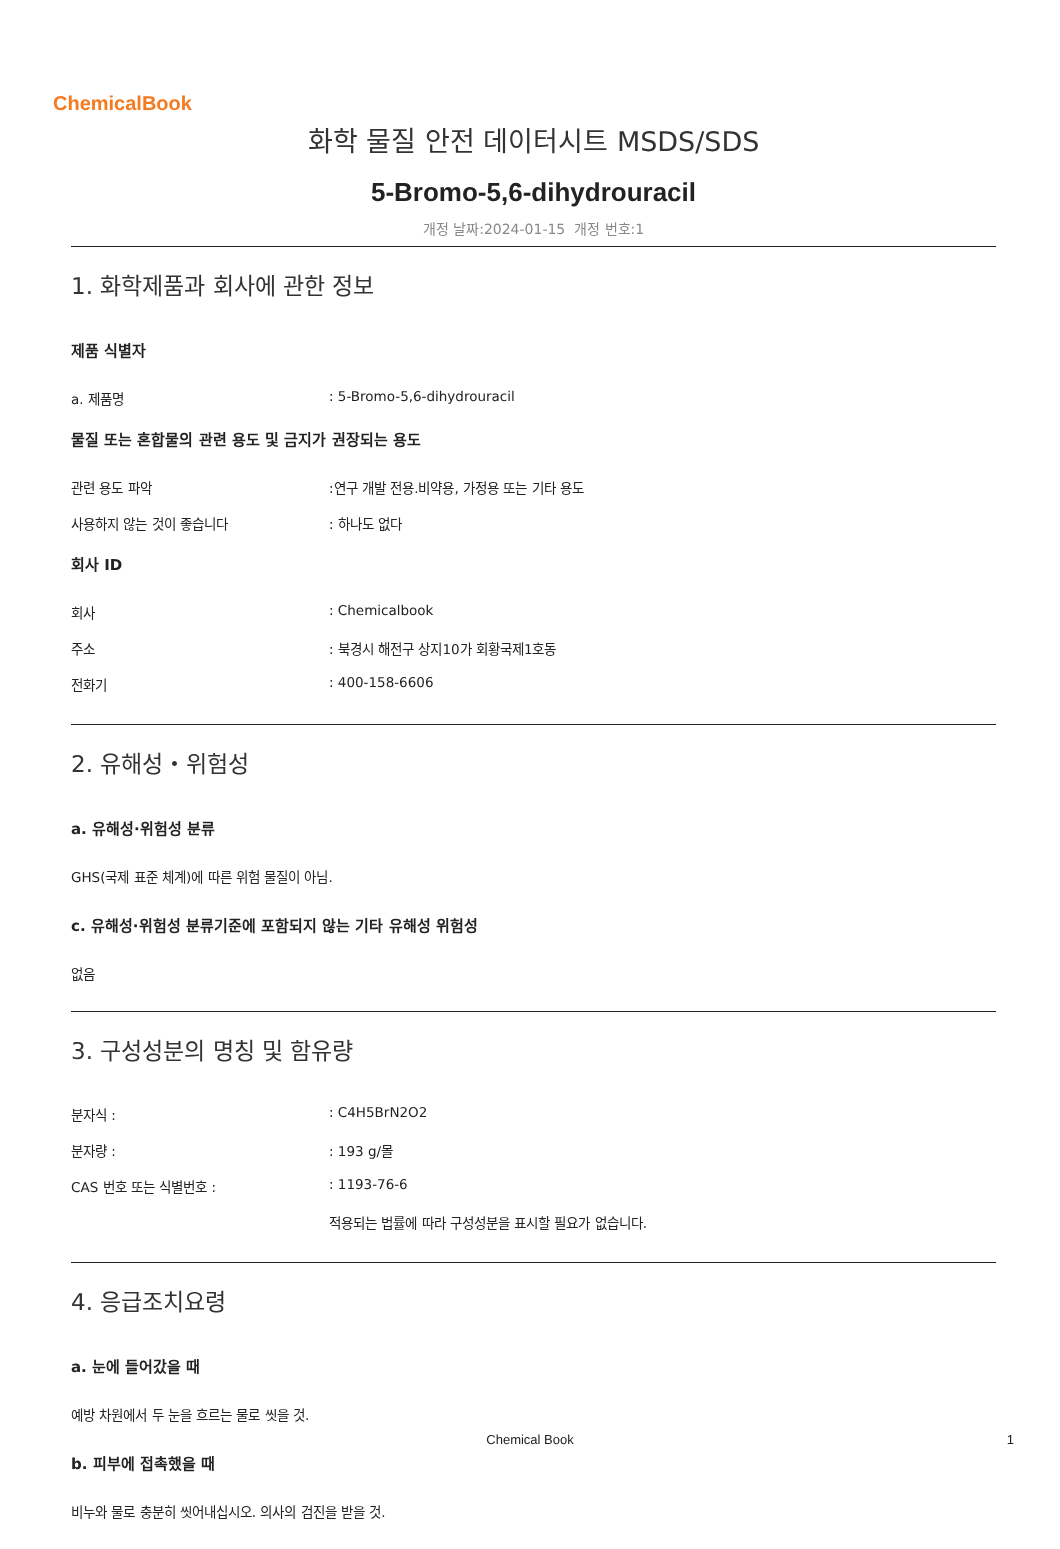ChemicalBook
화학 물질 안전 데이터시트 MSDS/SDS
5-Bromo-5,6-dihydrouracil
개정 날짜:2024-01-15 개정 번호:1
1. 화학제품과 회사에 관한 정보
제품 식별자
a. 제품명: 5-Bromo-5,6-dihydrouracil
물질 또는 혼합물의 관련 용도 및 금지가 권장되는 용도
관련 용도 파악:연구 개발 전용.비약용, 가정용 또는 기타 용도
사용하지 않는 것이 좋습니다: 하나도 없다
회사 ID
회사: Chemicalbook
주소: 북경시 해전구 상지10가 회황국제1호동
전화기: 400-158-6606
2. 유해성・위험성
a. 유해성·위험성 분류
GHS(국제 표준 체계)에 따른 위험 물질이 아님.
c. 유해성·위험성 분류기준에 포함되지 않는 기타 유해성 위험성
없음
3. 구성성분의 명칭 및 함유량
분자식 :: C4H5BrN2O2
분자량 :: 193 g/몰
CAS 번호 또는 식별번호 :: 1193-76-6
적용되는 법률에 따라 구성성분을 표시할 필요가 없습니다.
4. 응급조치요령
a. 눈에 들어갔을 때
예방 차원에서 두 눈을 흐르는 물로 씻을 것.
b. 피부에 접촉했을 때
비누와 물로 충분히 씻어내십시오. 의사의 검진을 받을 것.
Chemical Book
1